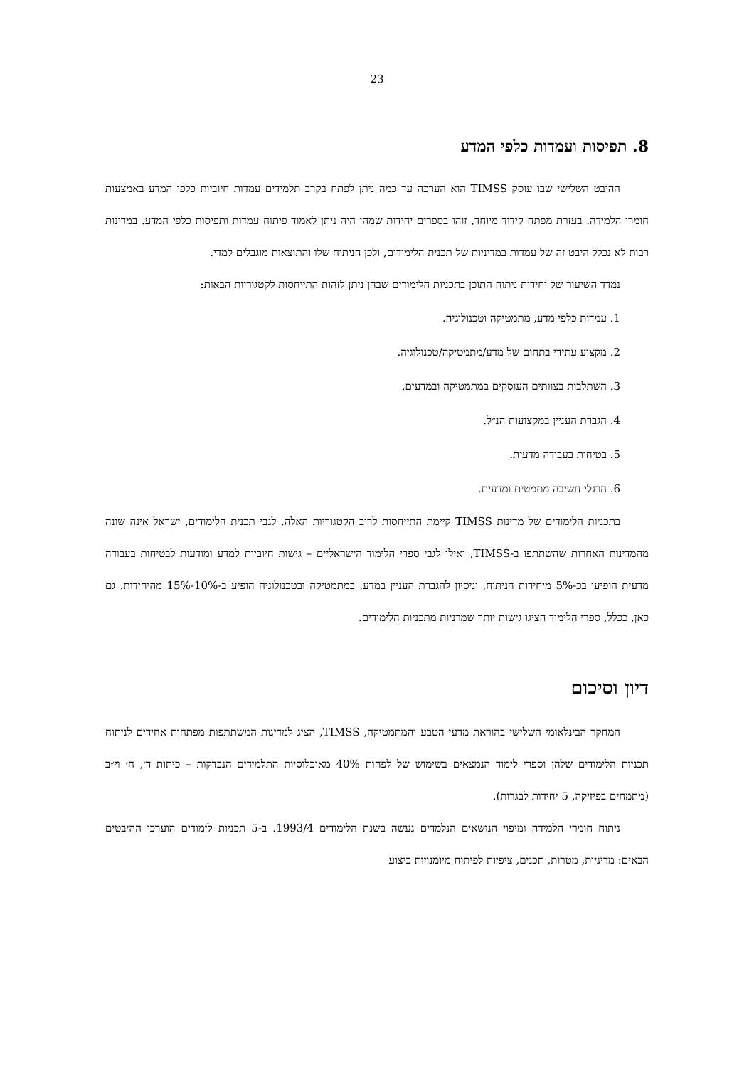23
8. תפיסות ועמדות כלפי המדע
ההיבט השלישי שבו עוסק TIMSS הוא הערכה עד כמה ניתן לפתח בקרב תלמידים עמדות חיוביות כלפי המדע באמצעות חומרי הלמידה. בעזרת מפתח קידוד מיוחד, זוהו בספרים יחידות שמהן היה ניתן לאמוד פיתוח עמדות ותפיסות כלפי המדע. במדינות רבות לא נכלל היבט זה של עמדות במדיניות של תכנית הלימודים, ולכן הניתוח שלו והתוצאות מוגבלים למדי.
נמדד השיעור של יחידות ניתוח התוכן בתכניות הלימודים שבהן ניתן לזהות התייחסות לקטגוריות הבאות:
1. עמדות כלפי מדע, מתמטיקה וטכנולוגיה.
2. מקצוע עתידי בתחום של מדע/מתמטיקה/טכנולוגיה.
3. השתלבות בצוותים העוסקים במתמטיקה ובמדעים.
4. הגברת העניין במקצועות הנ״ל.
5. בטיחות בעבודה מדעית.
6. הרגלי חשיבה מתמטית ומדעית.
בתכניות הלימודים של מדינות TIMSS קיימת התייחסות לרוב הקטגוריות האלה. לגבי תכנית הלימודים, ישראל אינה שונה מהמדינות האחרות שהשתתפו ב-TIMSS, ואילו לגבי ספרי הלימוד הישראליים – גישות חיוביות למדע ומודעות לבטיחות בעבודה מדעית הופיעו בכ-5% מיחידות הניתוח, וניסיון להגברת העניין במדע, במתמטיקה ובטכנולוגיה הופיע ב-10%-15% מהיחידות. גם כאן, ככלל, ספרי הלימוד הציגו גישות יותר שמרניות מתכניות הלימודים.
דיון וסיכום
המחקר הבינלאומי השלישי בהוראת מדעי הטבע והמתמטיקה, TIMSS, הציג למדינות המשתתפות מפתחות אחידים לניתוח תכניות הלימודים שלהן וספרי לימוד הנמצאים בשימוש של לפחות 40% מאוכלוסיות התלמידים הנבדקות – כיתות ד׳, ח׳ וי״ב (מתמחים בפיזיקה, 5 יחידות לבגרות).
ניתוח חומרי הלמידה ומיפוי הנושאים הנלמדים נעשה בשנת הלימודים 1993/4. ב-5 תכניות לימודים הוערכו ההיבטים הבאים: מדיניות, מטרות, תכנים, ציפיות לפיתוח מיומנויות ביצוע